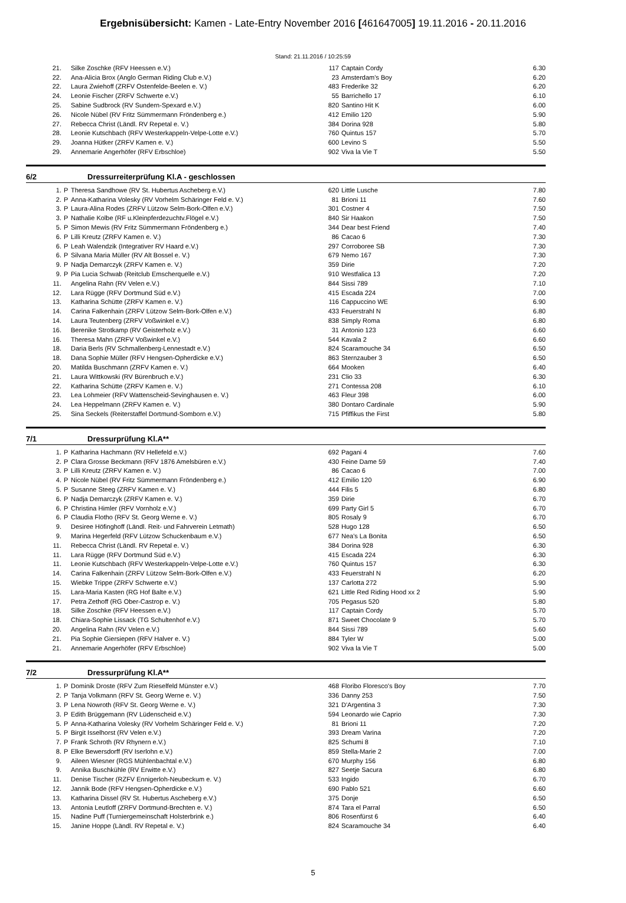Ergebnisübersicht: Kamen - Late-Entry November 2016 [461647005] 19.11.2016 - 20.11.2016
Stand: 21.11.2016 / 10:25:59
| 21. | | Silke Zoschke (RFV Heessen e.V.) | 117 | Captain Cordy | 6.30 |
| 22. | | Ana-Alicia Brox (Anglo German Riding Club e.V.) | 23 | Amsterdam's Boy | 6.20 |
| 22. | | Laura Zwiehoff (ZRFV Ostenfelde-Beelen e. V.) | 483 | Frederike 32 | 6.20 |
| 24. | | Leonie Fischer (ZRFV Schwerte e.V.) | 55 | Barrichello 17 | 6.10 |
| 25. | | Sabine Sudbrock (RV Sundern-Spexard e.V.) | 820 | Santino Hit K | 6.00 |
| 26. | | Nicole Nübel (RV Fritz Sümmermann Fröndenberg e.) | 412 | Emilio 120 | 5.90 |
| 27. | | Rebecca Christ (Ländl. RV Repetal e. V.) | 384 | Dorina 928 | 5.80 |
| 28. | | Leonie Kutschbach (RFV Westerkappeln-Velpe-Lotte e.V.) | 760 | Quintus 157 | 5.70 |
| 29. | | Joanna Hütker (ZRFV Kamen e. V.) | 600 | Levino S | 5.50 |
| 29. | | Annemarie Angerhöfer (RFV Erbschloe) | 902 | Viva la Vie T | 5.50 |
6/2 Dressurreiterprüfung Kl.A - geschlossen
| 1. | P | Theresa Sandhowe (RV St. Hubertus Ascheberg e.V.) | 620 | Little Lusche | 7.80 |
| 2. | P | Anna-Katharina Volesky (RV Vorhelm Schäringer Feld e. V.) | 81 | Brioni 11 | 7.60 |
| 3. | P | Laura-Alina Rodes (ZRFV Lützow Selm-Bork-Olfen e.V.) | 301 | Costner 4 | 7.50 |
| 3. | P | Nathalie Kolbe (RF u.Kleinpferdezuchtv.Flögel e.V.) | 840 | Sir Haakon | 7.50 |
| 5. | P | Simon Mewis (RV Fritz Sümmermann Fröndenberg e.) | 344 | Dear best Friend | 7.40 |
| 6. | P | Lilli Kreutz (ZRFV Kamen e. V.) | 86 | Cacao 6 | 7.30 |
| 6. | P | Leah Walendzik (Integrativer RV Haard e.V.) | 297 | Corroboree SB | 7.30 |
| 6. | P | Silvana Maria Müller (RV Alt Bossel e. V.) | 679 | Nemo 167 | 7.30 |
| 9. | P | Nadja Demarczyk (ZRFV Kamen e. V.) | 359 | Dirie | 7.20 |
| 9. | P | Pia Lucia Schwab (Reitclub Emscherquelle e.V.) | 910 | Westfalica 13 | 7.20 |
| 11. | | Angelina Rahn (RV Velen e.V.) | 844 | Sissi 789 | 7.10 |
| 12. | | Lara Rügge (RFV Dortmund Süd e.V.) | 415 | Escada 224 | 7.00 |
| 13. | | Katharina Schütte (ZRFV Kamen e. V.) | 116 | Cappuccino WE | 6.90 |
| 14. | | Carina Falkenhain (ZRFV Lützow Selm-Bork-Olfen e.V.) | 433 | Feuerstrahl N | 6.80 |
| 14. | | Laura Teutenberg (ZRFV Voßwinkel e.V.) | 838 | Simply Roma | 6.80 |
| 16. | | Berenike Strotkamp (RV Geisterholz e.V.) | 31 | Antonio 123 | 6.60 |
| 16. | | Theresa Mahn (ZRFV Voßwinkel e.V.) | 544 | Kavala 2 | 6.60 |
| 18. | | Daria Berls (RV Schmallenberg-Lennestadt e.V.) | 824 | Scaramouche 34 | 6.50 |
| 18. | | Dana Sophie Müller (RFV Hengsen-Opherdicke e.V.) | 863 | Sternzauber 3 | 6.50 |
| 20. | | Matilda Buschmann (ZRFV Kamen e. V.) | 664 | Mooken | 6.40 |
| 21. | | Laura Wittkowski (RV Bürenbruch e.V.) | 231 | Clio 33 | 6.30 |
| 22. | | Katharina Schütte (ZRFV Kamen e. V.) | 271 | Contessa 208 | 6.10 |
| 23. | | Lea Lohmeier (RFV Wattenscheid-Sevinghausen e. V.) | 463 | Fleur 398 | 6.00 |
| 24. | | Lea Heppelmann (ZRFV Kamen e. V.) | 380 | Dontaro Cardinale | 5.90 |
| 25. | | Sina Seckels (Reiterstaffel Dortmund-Somborn e.V.) | 715 | Pfiffikus the First | 5.80 |
7/1 Dressurprüfung Kl.A**
| 1. | P | Katharina Hachmann (RV Hellefeld e.V.) | 692 | Pagani 4 | 7.60 |
| 2. | P | Clara Grosse Beckmann (RFV 1876 Amelsbüren e.V.) | 430 | Feine Dame 59 | 7.40 |
| 3. | P | Lilli Kreutz (ZRFV Kamen e. V.) | 86 | Cacao 6 | 7.00 |
| 4. | P | Nicole Nübel (RV Fritz Sümmermann Fröndenberg e.) | 412 | Emilio 120 | 6.90 |
| 5. | P | Susanne Steeg (ZRFV Kamen e. V.) | 444 | Filis 5 | 6.80 |
| 6. | P | Nadja Demarczyk (ZRFV Kamen e. V.) | 359 | Dirie | 6.70 |
| 6. | P | Christina Himler (RFV Vornholz e.V.) | 699 | Party Girl 5 | 6.70 |
| 6. | P | Claudia Flotho (RFV St. Georg Werne e. V.) | 805 | Rosaly 9 | 6.70 |
| 9. | | Desiree Höfinghoff (Ländl. Reit- und Fahrverein Letmath) | 528 | Hugo 128 | 6.50 |
| 9. | | Marina Hegerfeld (RFV Lützow Schuckenbaum e.V.) | 677 | Nea's La Bonita | 6.50 |
| 11. | | Rebecca Christ (Ländl. RV Repetal e. V.) | 384 | Dorina 928 | 6.30 |
| 11. | | Lara Rügge (RFV Dortmund Süd e.V.) | 415 | Escada 224 | 6.30 |
| 11. | | Leonie Kutschbach (RFV Westerkappeln-Velpe-Lotte e.V.) | 760 | Quintus 157 | 6.30 |
| 14. | | Carina Falkenhain (ZRFV Lützow Selm-Bork-Olfen e.V.) | 433 | Feuerstrahl N | 6.20 |
| 15. | | Wiebke Trippe (ZRFV Schwerte e.V.) | 137 | Carlotta 272 | 5.90 |
| 15. | | Lara-Maria Kasten (RG Hof Balte e.V.) | 621 | Little Red Riding Hood xx 2 | 5.90 |
| 17. | | Petra Zethoff (RG Ober-Castrop e. V.) | 705 | Pegasus 520 | 5.80 |
| 18. | | Silke Zoschke (RFV Heessen e.V.) | 117 | Captain Cordy | 5.70 |
| 18. | | Chiara-Sophie Lissack (TG Schultenhof e.V.) | 871 | Sweet Chocolate 9 | 5.70 |
| 20. | | Angelina Rahn (RV Velen e.V.) | 844 | Sissi 789 | 5.60 |
| 21. | | Pia Sophie Giersiepen (RFV Halver e. V.) | 884 | Tyler W | 5.00 |
| 21. | | Annemarie Angerhöfer (RFV Erbschloe) | 902 | Viva la Vie T | 5.00 |
7/2 Dressurprüfung Kl.A**
| 1. | P | Dominik Droste (RFV Zum Rieselfeld Münster e.V.) | 468 | Floribo Floresco's Boy | 7.70 |
| 2. | P | Tanja Volkmann (RFV St. Georg Werne e. V.) | 336 | Danny 253 | 7.50 |
| 3. | P | Lena Nowroth (RFV St. Georg Werne e. V.) | 321 | D'Argentina 3 | 7.30 |
| 3. | P | Edith Brüggemann (RV Lüdenscheid e.V.) | 594 | Leonardo wie Caprio | 7.30 |
| 5. | P | Anna-Katharina Volesky (RV Vorhelm Schäringer Feld e. V.) | 81 | Brioni 11 | 7.20 |
| 5. | P | Birgit Isselhorst (RV Velen e.V.) | 393 | Dream Varina | 7.20 |
| 7. | P | Frank Schroth (RV Rhynern e.V.) | 825 | Schumi 8 | 7.10 |
| 8. | P | Elke Bewersdorff (RV Iserlohn e.V.) | 859 | Stella-Marie 2 | 7.00 |
| 9. | | Aileen Wiesner (RGS Mühlenbachtal e.V.) | 670 | Murphy 156 | 6.80 |
| 9. | | Annika Buschkühle (RV Erwitte e.V.) | 827 | Seetje Sacura | 6.80 |
| 11. | | Denise Tischer (RZFV Ennigerloh-Neubeckum e. V.) | 533 | Ingido | 6.70 |
| 12. | | Jannik Bode (RFV Hengsen-Opherdicke e.V.) | 690 | Pablo 521 | 6.60 |
| 13. | | Katharina Dissel (RV St. Hubertus Ascheberg e.V.) | 375 | Donje | 6.50 |
| 13. | | Antonia Leutloff (ZRFV Dortmund-Brechten e. V.) | 874 | Tara el Parral | 6.50 |
| 15. | | Nadine Puff (Turniergemeinschaft Holsterbrink e.) | 806 | Rosenfürst 6 | 6.40 |
| 15. | | Janine Hoppe (Ländl. RV Repetal e. V.) | 824 | Scaramouche 34 | 6.40 |
5